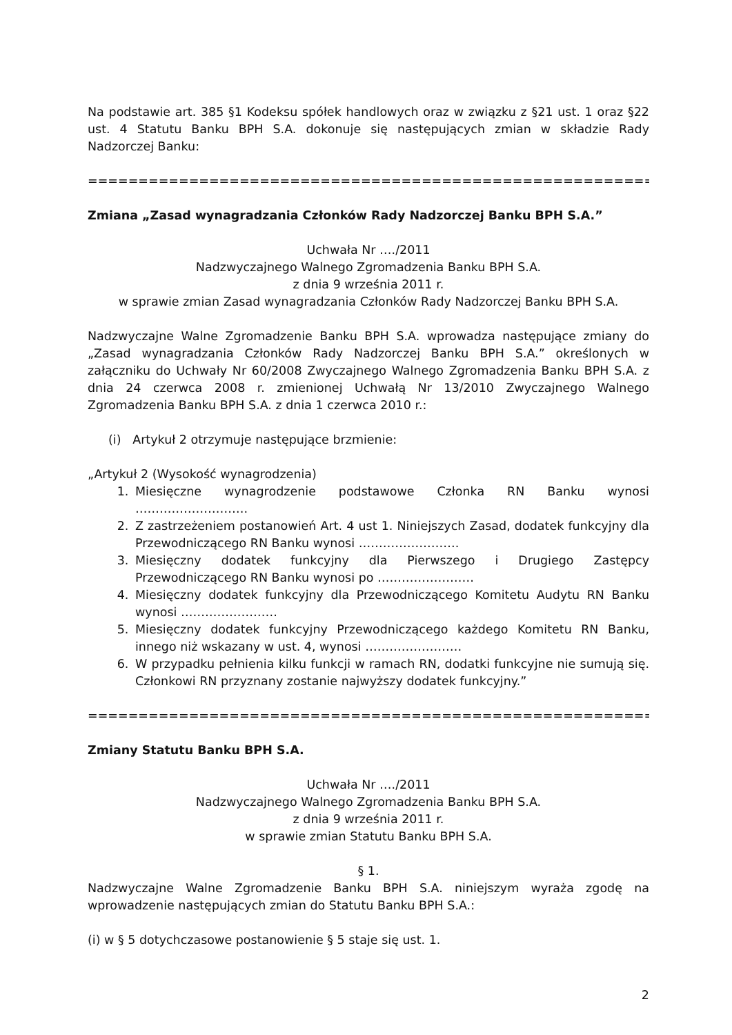Na podstawie art. 385 §1 Kodeksu spółek handlowych oraz w związku z §21 ust. 1 oraz §22 ust. 4 Statutu Banku BPH S.A. dokonuje się następujących zmian w składzie Rady Nadzorczej Banku:
================================================================
Zmiana „Zasad wynagradzania Członków Rady Nadzorczej Banku BPH S.A.”
Uchwała Nr …./2011
Nadzwyczajnego Walnego Zgromadzenia Banku BPH S.A.
z dnia 9 września 2011 r.
w sprawie zmian Zasad wynagradzania Członków Rady Nadzorczej Banku BPH S.A.
Nadzwyczajne Walne Zgromadzenie Banku BPH S.A. wprowadza następujące zmiany do „Zasad wynagradzania Członków Rady Nadzorczej Banku BPH S.A.” określonych w załączniku do Uchwały Nr 60/2008 Zwyczajnego Walnego Zgromadzenia Banku BPH S.A. z dnia 24 czerwca 2008 r. zmienionej Uchwałą Nr 13/2010 Zwyczajnego Walnego Zgromadzenia Banku BPH S.A. z dnia 1 czerwca 2010 r.:
(i) Artykuł 2 otrzymuje następujące brzmienie:
„Artykuł 2 (Wysokość wynagrodzenia)
1. Miesięczne wynagrodzenie podstawowe Członka RN Banku wynosi ……………………….
2. Z zastrzeżeniem postanowień Art. 4 ust 1. Niniejszych Zasad, dodatek funkcyjny dla Przewodniczącego RN Banku wynosi …………………….
3. Miesięczny dodatek funkcyjny dla Pierwszego i Drugiego Zastępcy Przewodniczącego RN Banku wynosi po ……………………
4. Miesięczny dodatek funkcyjny dla Przewodniczącego Komitetu Audytu RN Banku wynosi ……………………
5. Miesięczny dodatek funkcyjny Przewodniczącego każdego Komitetu RN Banku, innego niż wskazany w ust. 4, wynosi ……………………
6. W przypadku pełnienia kilku funkcji w ramach RN, dodatki funkcyjne nie sumują się. Członkowi RN przyznany zostanie najwyższy dodatek funkcyjny.”
================================================================
Zmiany Statutu Banku BPH S.A.
Uchwała Nr …./2011
Nadzwyczajnego Walnego Zgromadzenia Banku BPH S.A.
z dnia 9 września 2011 r.
w sprawie zmian Statutu Banku BPH S.A.
§ 1.
Nadzwyczajne Walne Zgromadzenie Banku BPH S.A. niniejszym wyraża zgodę na wprowadzenie następujących zmian do Statutu Banku BPH S.A.:
(i) w § 5 dotychczasowe postanowienie § 5 staje się ust. 1.
2